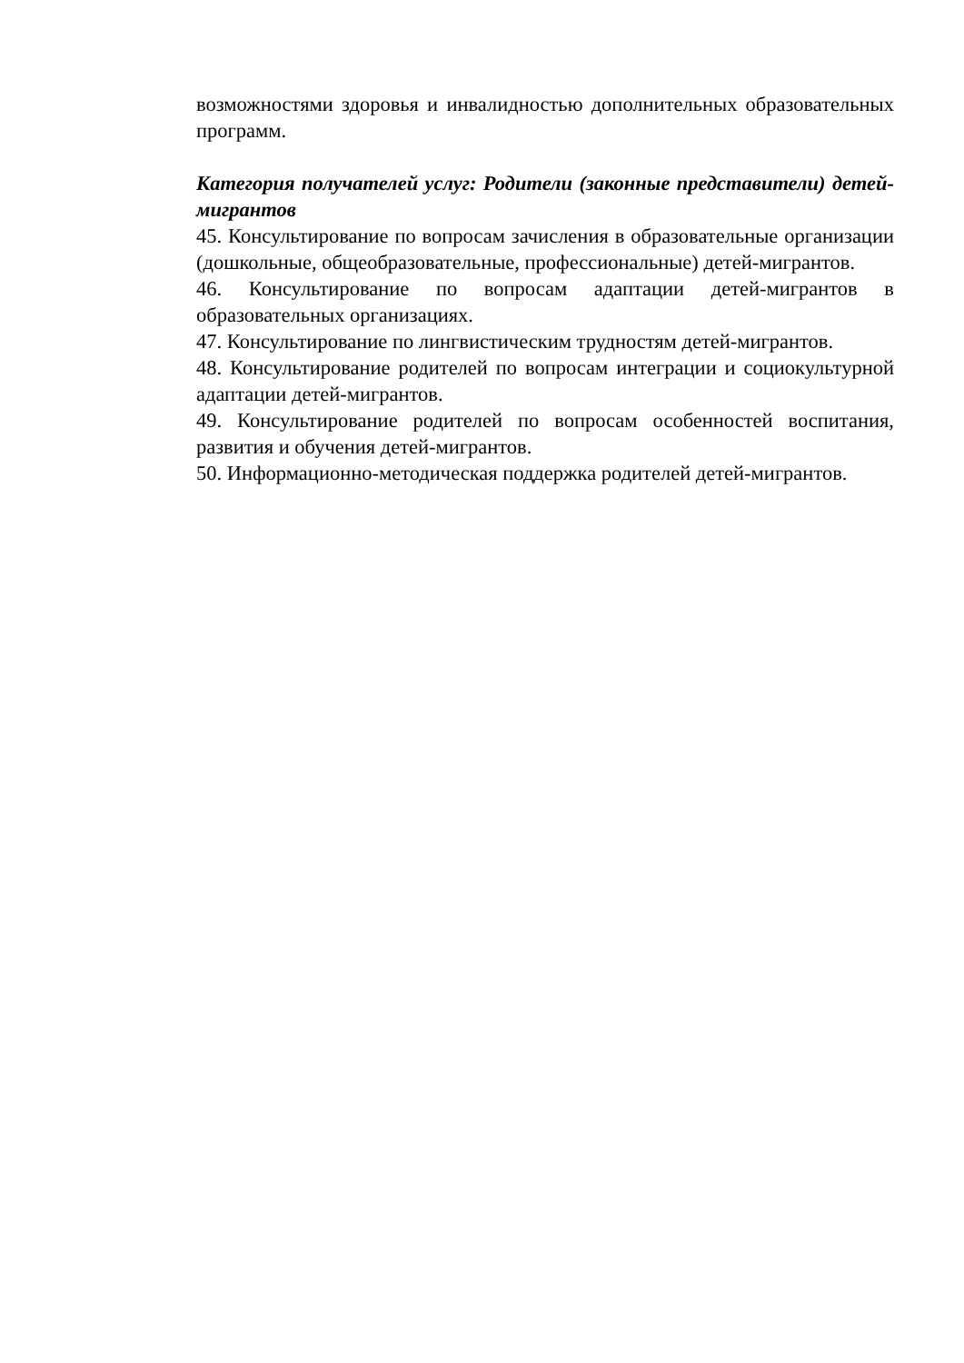возможностями здоровья и инвалидностью дополнительных образовательных программ.
Категория получателей услуг: Родители (законные представители) детей-мигрантов
45. Консультирование по вопросам зачисления в образовательные организации (дошкольные, общеобразовательные, профессиональные) детей-мигрантов.
46. Консультирование по вопросам адаптации детей-мигрантов в образовательных организациях.
47. Консультирование по лингвистическим трудностям детей-мигрантов.
48. Консультирование родителей по вопросам интеграции и социокультурной адаптации детей-мигрантов.
49. Консультирование родителей по вопросам особенностей воспитания, развития и обучения детей-мигрантов.
50. Информационно-методическая поддержка родителей детей-мигрантов.